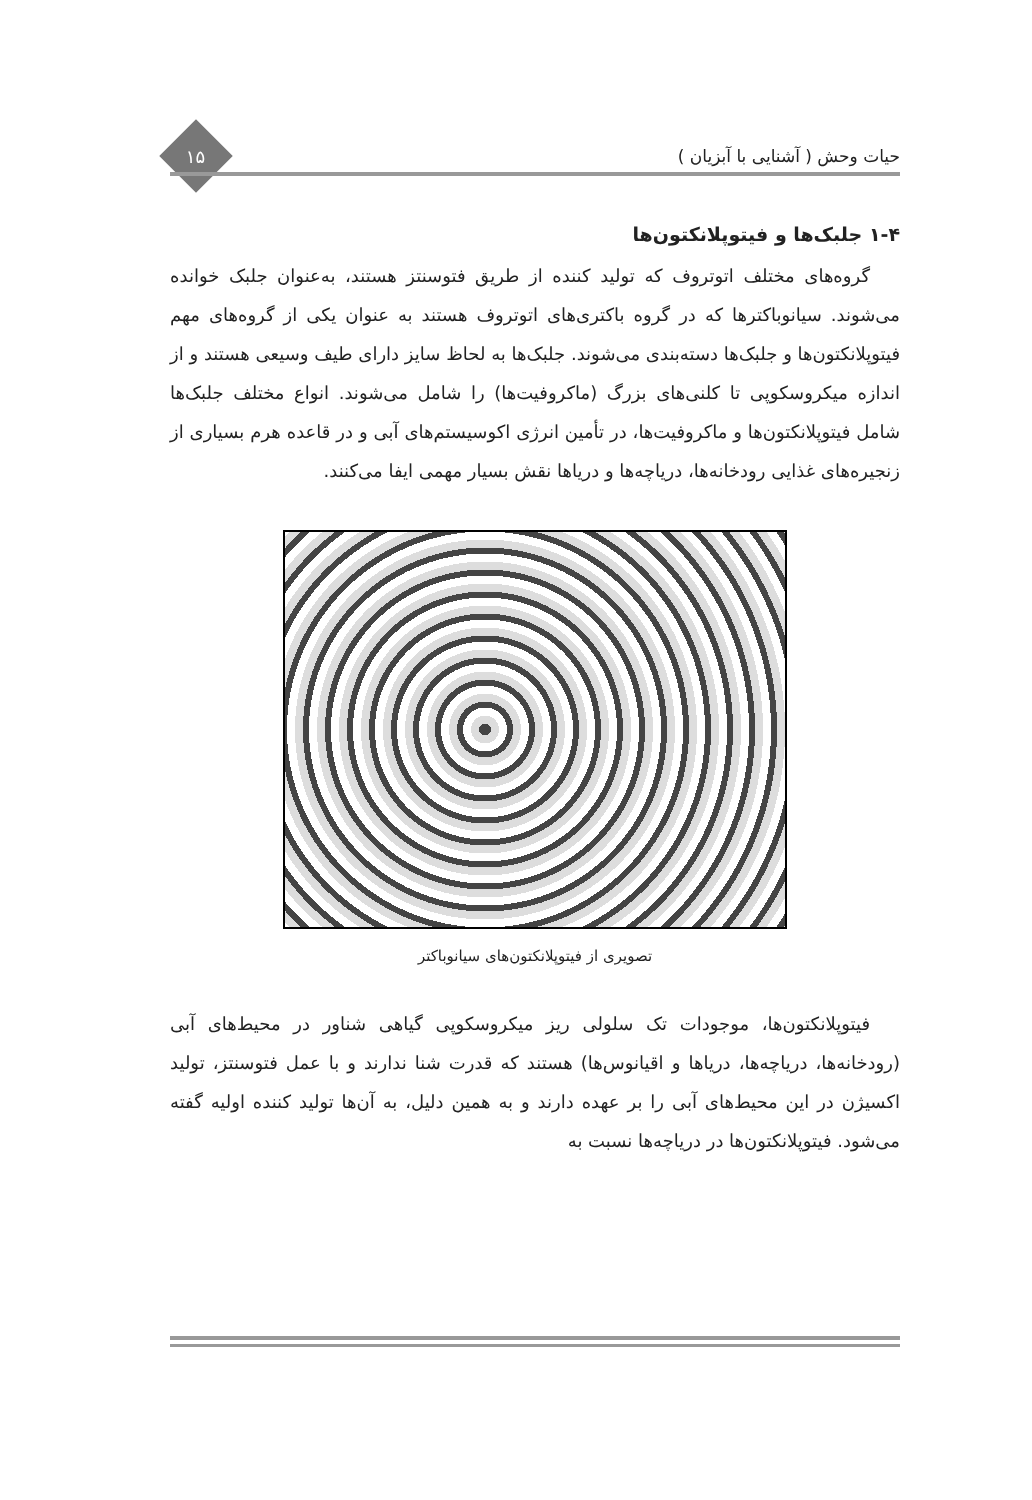حیات وحش ( آشنایی با آبزیان )
۱۵
۱-۴ جلبک‌ها و فیتوپلانکتون‌ها
گروه‌های مختلف اتوتروف که تولید کننده از طریق فتوسنتز هستند، به‌عنوان جلبک خوانده می‌شوند. سیانوباکترها که در گروه باکتری‌های اتوتروف هستند به عنوان یکی از گروه‌های مهم فیتوپلانکتون‌ها و جلبک‌ها دسته‌بندی می‌شوند. جلبک‌ها به لحاظ سایز دارای طیف وسیعی هستند و از اندازه میکروسکوپی تا کلنی‌های بزرگ (ماکروفیت‌ها) را شامل می‌شوند. انواع مختلف جلبک‌ها شامل فیتوپلانکتون‌ها و ماکروفیت‌ها، در تأمین انرژی اکوسیستم‌های آبی و در قاعده هرم بسیاری از زنجیره‌های غذایی رودخانه‌ها، دریاچه‌ها و دریاها نقش بسیار مهمی ایفا می‌کنند.
تصویری از فیتوپلانکتون‌های سیانوباکتر
فیتوپلانکتون‌ها، موجودات تک سلولی ریز میکروسکوپی گیاهی شناور در محیط‌های آبی (رودخانه‌ها، دریاچه‌ها، دریاها و اقیانوس‌ها) هستند که قدرت شنا ندارند و با عمل فتوسنتز، تولید اکسیژن در این محیط‌های آبی را بر عهده دارند و به همین دلیل، به آن‌ها تولید کننده اولیه گفته می‌شود. فیتوپلانکتون‌ها در دریاچه‌ها نسبت به